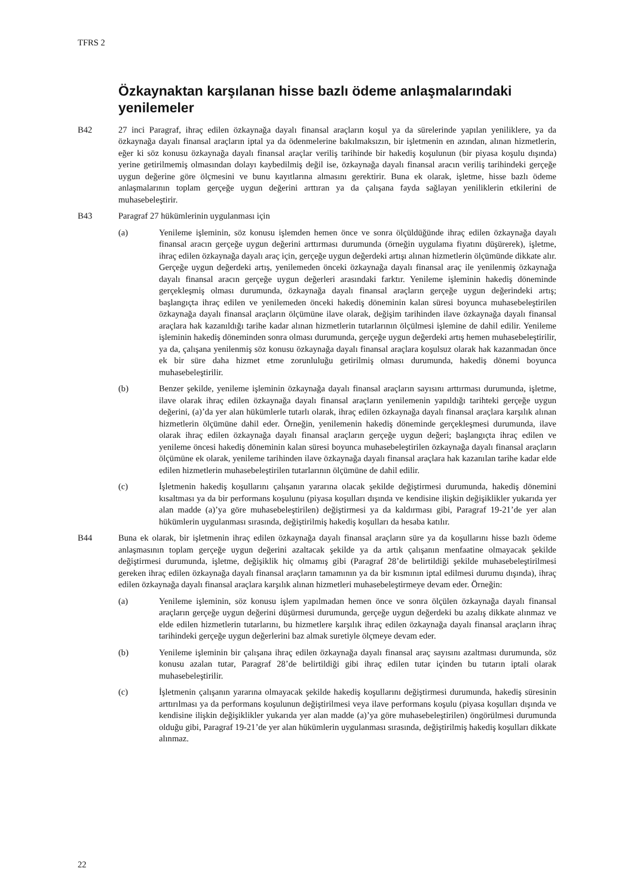TFRS 2
Özkaynaktan karşılanan hisse bazlı ödeme anlaşmalarındaki yenilemeler
B42 27 inci Paragraf, ihraç edilen özkaynağa dayalı finansal araçların koşul ya da sürelerinde yapılan yeniliklere, ya da özkaynağa dayalı finansal araçların iptal ya da ödenmelerine bakılmaksızın, bir işletmenin en azından, alınan hizmetlerin, eğer ki söz konusu özkaynağa dayalı finansal araçlar veriliş tarihinde bir hakediş koşulunun (bir piyasa koşulu dışında) yerine getirilmemiş olmasından dolayı kaybedilmiş değil ise, özkaynağa dayalı finansal aracın veriliş tarihindeki gerçeğe uygun değerine göre ölçmesini ve bunu kayıtlarına almasını gerektirir. Buna ek olarak, işletme, hisse bazlı ödeme anlaşmalarının toplam gerçeğe uygun değerini arttıran ya da çalışana fayda sağlayan yeniliklerin etkilerini de muhasebeleştirir.
B43 Paragraf 27 hükümlerinin uygulanması için
(a) Yenileme işleminin, söz konusu işlemden hemen önce ve sonra ölçüldüğünde ihraç edilen özkaynağa dayalı finansal aracın gerçeğe uygun değerini arttırması durumunda (örneğin uygulama fiyatını düşürerek), işletme, ihraç edilen özkaynağa dayalı araç için, gerçeğe uygun değerdeki artışı alınan hizmetlerin ölçümünde dikkate alır. Gerçeğe uygun değerdeki artış, yenilemeden önceki özkaynağa dayalı finansal araç ile yenilenmiş özkaynağa dayalı finansal aracın gerçeğe uygun değerleri arasındaki farktır. Yenileme işleminin hakediş döneminde gerçekleşmiş olması durumunda, özkaynağa dayalı finansal araçların gerçeğe uygun değerindeki artış; başlangıçta ihraç edilen ve yenilemeden önceki hakediş döneminin kalan süresi boyunca muhasebeleştirilen özkaynağa dayalı finansal araçların ölçümüne ilave olarak, değişim tarihinden ilave özkaynağa dayalı finansal araçlara hak kazanıldığı tarihe kadar alınan hizmetlerin tutarlarının ölçülmesi işlemine de dahil edilir. Yenileme işleminin hakediş döneminden sonra olması durumunda, gerçeğe uygun değerdeki artış hemen muhasebeleştirilir, ya da, çalışana yenilenmiş söz konusu özkaynağa dayalı finansal araçlara koşulsuz olarak hak kazanmadan önce ek bir süre daha hizmet etme zorunluluğu getirilmiş olması durumunda, hakediş dönemi boyunca muhasebeleştirilir.
(b) Benzer şekilde, yenileme işleminin özkaynağa dayalı finansal araçların sayısını arttırması durumunda, işletme, ilave olarak ihraç edilen özkaynağa dayalı finansal araçların yenilemenin yapıldığı tarihteki gerçeğe uygun değerini, (a)’da yer alan hükümlerle tutarlı olarak, ihraç edilen özkaynağa dayalı finansal araçlara karşılık alınan hizmetlerin ölçümüne dahil eder. Örneğin, yenilemenin hakediş döneminde gerçekleşmesi durumunda, ilave olarak ihraç edilen özkaynağa dayalı finansal araçların gerçeğe uygun değeri; başlangıçta ihraç edilen ve yenileme öncesi hakediş döneminin kalan süresi boyunca muhasebeleştirilen özkaynağa dayalı finansal araçların ölçümüne ek olarak, yenileme tarihinden ilave özkaynağa dayalı finansal araçlara hak kazanılan tarihe kadar elde edilen hizmetlerin muhasebeleştirilen tutarlarının ölçümüne de dahil edilir.
(c) İşletmenin hakediş koşullarını çalışanın yararına olacak şekilde değiştirmesi durumunda, hakediş dönemini kısaltması ya da bir performans koşulunu (piyasa koşulları dışında ve kendisine ilişkin değişiklikler yukarıda yer alan madde (a)’ya göre muhasebeleştirilen) değiştirmesi ya da kaldırması gibi, Paragraf 19-21’de yer alan hükümlerin uygulanması sırasında, değiştirilmiş hakediş koşulları da hesaba katılır.
B44 Buna ek olarak, bir işletmenin ihraç edilen özkaynağa dayalı finansal araçların süre ya da koşullarını hisse bazlı ödeme anlaşmasının toplam gerçeğe uygun değerini azaltacak şekilde ya da artık çalışanın menfaatine olmayacak şekilde değiştirmesi durumunda, işletme, değişiklik hiç olmamış gibi (Paragraf 28’de belirtildiği şekilde muhasebeleştirilmesi gereken ihraç edilen özkaynağa dayalı finansal araçların tamamının ya da bir kısmının iptal edilmesi durumu dışında), ihraç edilen özkaynağa dayalı finansal araçlara karşılık alınan hizmetleri muhasebeleştirmeye devam eder. Örneğin:
(a) Yenileme işleminin, söz konusu işlem yapılmadan hemen önce ve sonra ölçülen özkaynağa dayalı finansal araçların gerçeğe uygun değerini düşürmesi durumunda, gerçeğe uygun değerdeki bu azalış dikkate alınmaz ve elde edilen hizmetlerin tutarlarını, bu hizmetlere karşılık ihraç edilen özkaynağa dayalı finansal araçların ihraç tarihindeki gerçeğe uygun değerlerini baz almak suretiyle ölçmeye devam eder.
(b) Yenileme işleminin bir çalışana ihraç edilen özkaynağa dayalı finansal araç sayısını azaltması durumunda, söz konusu azalan tutar, Paragraf 28’de belirtildiği gibi ihraç edilen tutar içinden bu tutarın iptali olarak muhasebeleştirilir.
(c) İşletmenin çalışanın yararına olmayacak şekilde hakediş koşullarını değiştirmesi durumunda, hakediş süresinin arttırılması ya da performans koşulunun değiştirilmesi veya ilave performans koşulu (piyasa koşulları dışında ve kendisine ilişkin değişiklikler yukarıda yer alan madde (a)’ya göre muhasebeleştirilen) öngörülmesi durumunda olduğu gibi, Paragraf 19-21’de yer alan hükümlerin uygulanması sırasında, değiştirilmiş hakediş koşulları dikkate alınmaz.
22